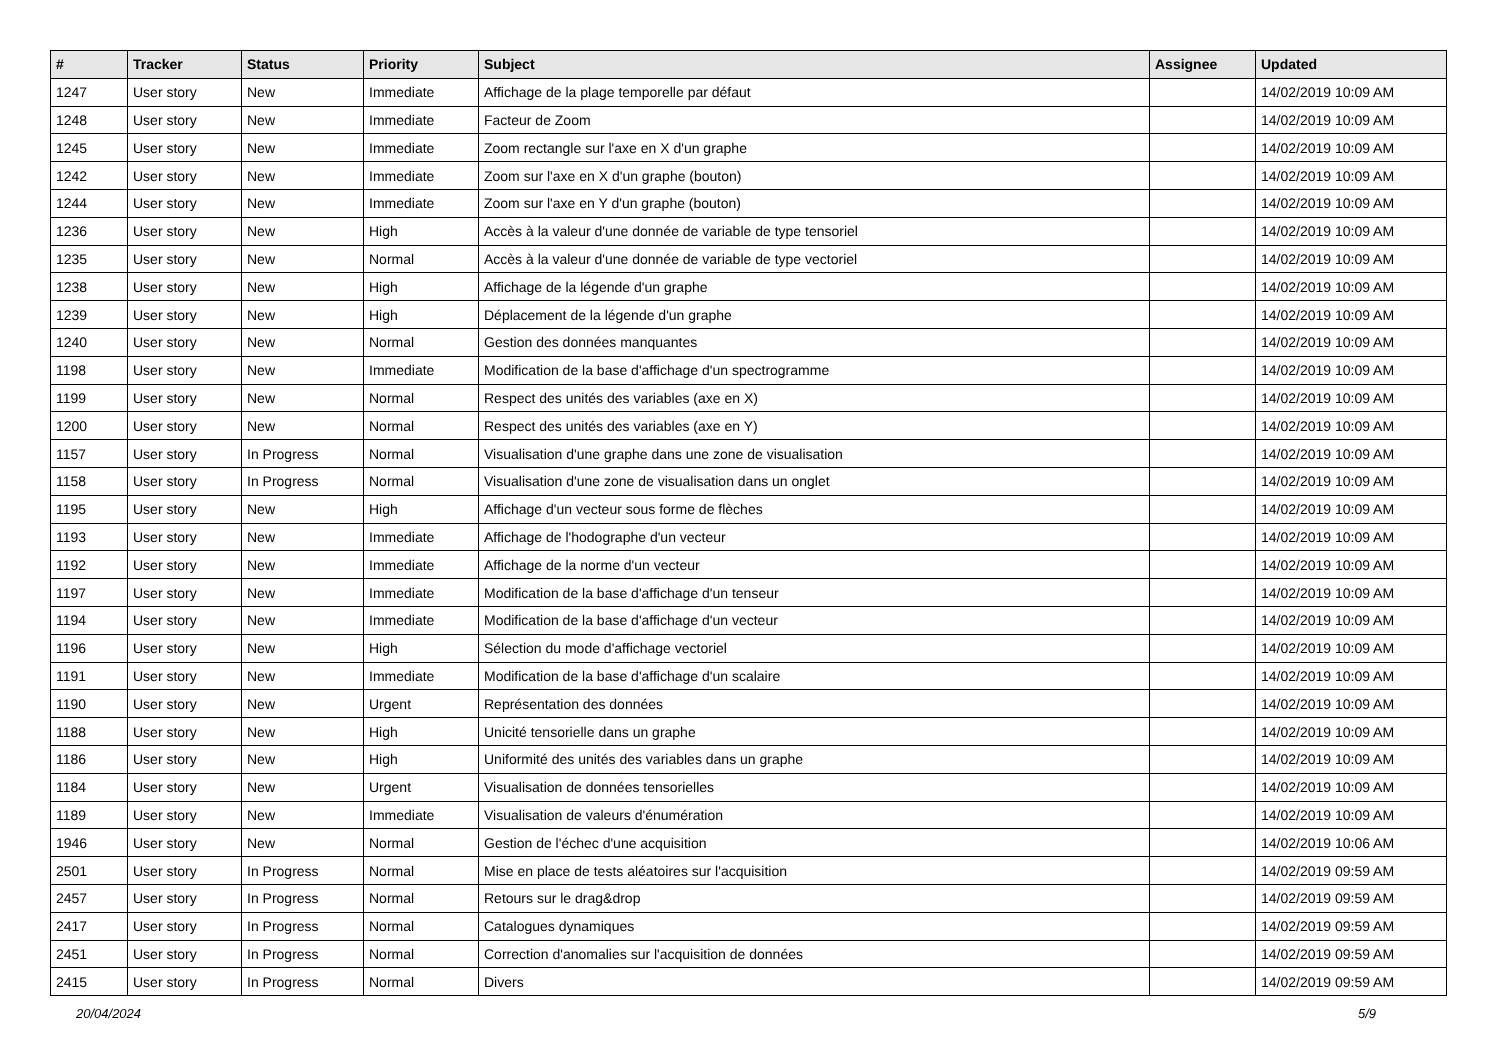| # | Tracker | Status | Priority | Subject | Assignee | Updated |
| --- | --- | --- | --- | --- | --- | --- |
| 1247 | User story | New | Immediate | Affichage de la plage temporelle par défaut | | 14/02/2019 10:09 AM |
| 1248 | User story | New | Immediate | Facteur de Zoom | | 14/02/2019 10:09 AM |
| 1245 | User story | New | Immediate | Zoom rectangle sur l'axe en X d'un graphe | | 14/02/2019 10:09 AM |
| 1242 | User story | New | Immediate | Zoom sur l'axe en X d'un graphe (bouton) | | 14/02/2019 10:09 AM |
| 1244 | User story | New | Immediate | Zoom sur l'axe en Y d'un graphe (bouton) | | 14/02/2019 10:09 AM |
| 1236 | User story | New | High | Accès à la valeur d'une donnée de variable de type tensoriel | | 14/02/2019 10:09 AM |
| 1235 | User story | New | Normal | Accès à la valeur d'une donnée de variable de type vectoriel | | 14/02/2019 10:09 AM |
| 1238 | User story | New | High | Affichage de la légende d'un graphe | | 14/02/2019 10:09 AM |
| 1239 | User story | New | High | Déplacement de la légende d'un graphe | | 14/02/2019 10:09 AM |
| 1240 | User story | New | Normal | Gestion des données manquantes | | 14/02/2019 10:09 AM |
| 1198 | User story | New | Immediate | Modification de la base d'affichage d'un spectrogramme | | 14/02/2019 10:09 AM |
| 1199 | User story | New | Normal | Respect des unités des variables (axe en X) | | 14/02/2019 10:09 AM |
| 1200 | User story | New | Normal | Respect des unités des variables (axe en Y) | | 14/02/2019 10:09 AM |
| 1157 | User story | In Progress | Normal | Visualisation d'une graphe dans une zone de visualisation | | 14/02/2019 10:09 AM |
| 1158 | User story | In Progress | Normal | Visualisation d'une zone de visualisation dans un onglet | | 14/02/2019 10:09 AM |
| 1195 | User story | New | High | Affichage d'un vecteur sous forme de flèches | | 14/02/2019 10:09 AM |
| 1193 | User story | New | Immediate | Affichage de l'hodographe d'un vecteur | | 14/02/2019 10:09 AM |
| 1192 | User story | New | Immediate | Affichage de la norme d'un vecteur | | 14/02/2019 10:09 AM |
| 1197 | User story | New | Immediate | Modification de la base d'affichage d'un tenseur | | 14/02/2019 10:09 AM |
| 1194 | User story | New | Immediate | Modification de la base d'affichage d'un vecteur | | 14/02/2019 10:09 AM |
| 1196 | User story | New | High | Sélection du mode d'affichage vectoriel | | 14/02/2019 10:09 AM |
| 1191 | User story | New | Immediate | Modification de la base d'affichage d'un scalaire | | 14/02/2019 10:09 AM |
| 1190 | User story | New | Urgent | Représentation des données | | 14/02/2019 10:09 AM |
| 1188 | User story | New | High | Unicité tensorielle dans un graphe | | 14/02/2019 10:09 AM |
| 1186 | User story | New | High | Uniformité des unités des variables dans un graphe | | 14/02/2019 10:09 AM |
| 1184 | User story | New | Urgent | Visualisation de données tensorielles | | 14/02/2019 10:09 AM |
| 1189 | User story | New | Immediate | Visualisation de valeurs d'énumération | | 14/02/2019 10:09 AM |
| 1946 | User story | New | Normal | Gestion de l'échec d'une acquisition | | 14/02/2019 10:06 AM |
| 2501 | User story | In Progress | Normal | Mise en place de tests aléatoires sur l'acquisition | | 14/02/2019 09:59 AM |
| 2457 | User story | In Progress | Normal | Retours sur le drag&drop | | 14/02/2019 09:59 AM |
| 2417 | User story | In Progress | Normal | Catalogues dynamiques | | 14/02/2019 09:59 AM |
| 2451 | User story | In Progress | Normal | Correction d'anomalies sur l'acquisition de données | | 14/02/2019 09:59 AM |
| 2415 | User story | In Progress | Normal | Divers | | 14/02/2019 09:59 AM |
20/04/2024 5/9